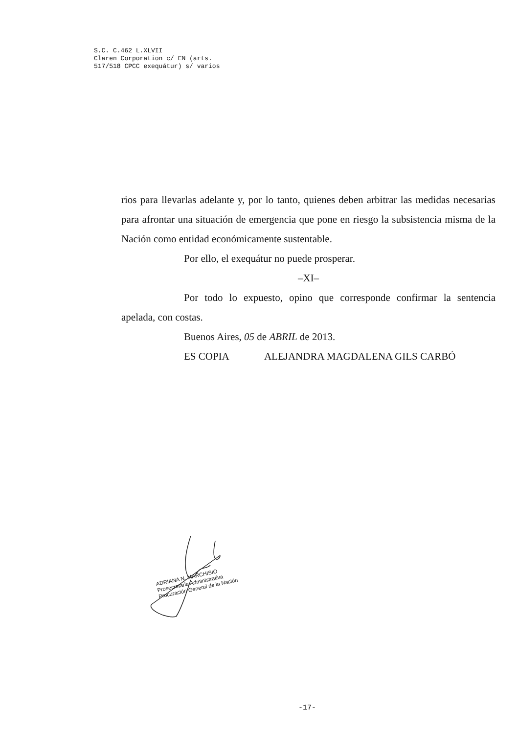S.C. C.462 L.XLVII
Claren Corporation c/ EN (arts.
517/518 CPCC exequátur) s/ varios
rios para llevarlas adelante y, por lo tanto, quienes deben arbitrar las medidas necesarias para afrontar una situación de emergencia que pone en riesgo la subsistencia misma de la Nación como entidad económicamente sustentable.
Por ello, el exequátur no puede prosperar.
–XI–
Por todo lo expuesto, opino que corresponde confirmar la sentencia apelada, con costas.
Buenos Aires, 05 de ABRIL de 2013.
ES COPIA ALEJANDRA MAGDALENA GILS CARBÓ
ADRIANA N. MARCHISIO
Prosecretaria Administrativa
Procuración General de la Nación
-17-